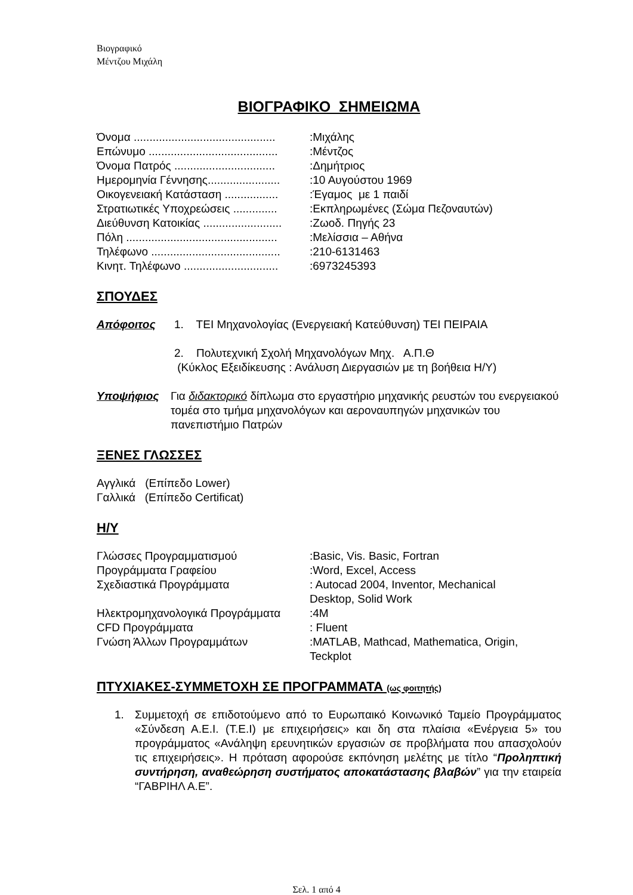Βιογραφικό
Μέντζου Μιχάλη
ΒΙΟΓΡΑΦΙΚΟ ΣΗΜΕΙΩΜΑ
| Όνομα ............................................. | :Μιχάλης |
| Επώνυμο ......................................... | :Μέντζος |
| Όνομα Πατρός ................................ | :Δημήτριος |
| Ημερομηνία Γέννησης....................... | :10 Αυγούστου 1969 |
| Οικογενειακή Κατάσταση ................. | :Έγαμος με 1 παιδί |
| Στρατιωτικές Υποχρεώσεις .............. | :Εκπληρωμένες (Σώμα Πεζοναυτών) |
| Διεύθυνση Κατοικίας ......................... | :Ζωοδ. Πηγής 23 |
| Πόλη ................................................ | :Μελίσσια – Αθήνα |
| Τηλέφωνο ......................................... | :210-6131463 |
| Κινητ. Τηλέφωνο .............................. | :6973245393 |
ΣΠΟΥΔΕΣ
Απόφοιτος 1. ΤΕΙ Μηχανολογίας (Ενεργειακή Κατεύθυνση) ΤΕΙ ΠΕΙΡΑΙΑ
2. Πολυτεχνική Σχολή Μηχανολόγων Μηχ. Α.Π.Θ
(Κύκλος Εξειδίκευσης : Ανάλυση Διεργασιών με τη βοήθεια Η/Υ)
Υποψήφιος Για διδακτορικό δίπλωμα στο εργαστήριο μηχανικής ρευστών του ενεργειακού τομέα στο τμήμα μηχανολόγων και αεροναυπηγών μηχανικών του πανεπιστήμιο Πατρών
ΞΕΝΕΣ ΓΛΩΣΣΕΣ
Αγγλικά (Επίπεδο Lower)
Γαλλικά (Επίπεδο Certificat)
Η/Υ
| Γλώσσες Προγραμματισμού | :Basic, Vis. Basic, Fortran |
| Προγράμματα Γραφείου | :Word, Excel, Access |
| Σχεδιαστικά Προγράμματα | : Autocad 2004, Inventor, Mechanical Desktop, Solid Work |
| Ηλεκτρομηχανολογικά Προγράμματα | :4M |
| CFD Προγράμματα | : Fluent |
| Γνώση Άλλων Προγραμμάτων | :MATLAB, Mathcad, Mathematica, Origin, Teckplot |
ΠΤΥΧΙΑΚΕΣ-ΣΥΜΜΕΤΟΧΗ ΣΕ ΠΡΟΓΡΑΜΜΑΤΑ (ως φοιτητής)
1.
Συμμετοχή σε επιδοτούμενο από το Ευρωπαικό Κοινωνικό Ταμείο Προγράμματος «Σύνδεση Α.Ε.Ι. (Τ.Ε.Ι) με επιχειρήσεις» και δη στα πλαίσια «Ενέργεια 5» του προγράμματος «Ανάληψη ερευνητικών εργασιών σε προβλήματα που απασχολούν τις επιχειρήσεις». Η πρόταση αφορούσε εκπόνηση μελέτης με τίτλο “Προληπτική συντήρηση, αναθεώρηση συστήματος αποκατάστασης βλαβών” για την εταιρεία “ΓΑΒΡΙΗΛ Α.Ε”.
Σελ. 1 από 4